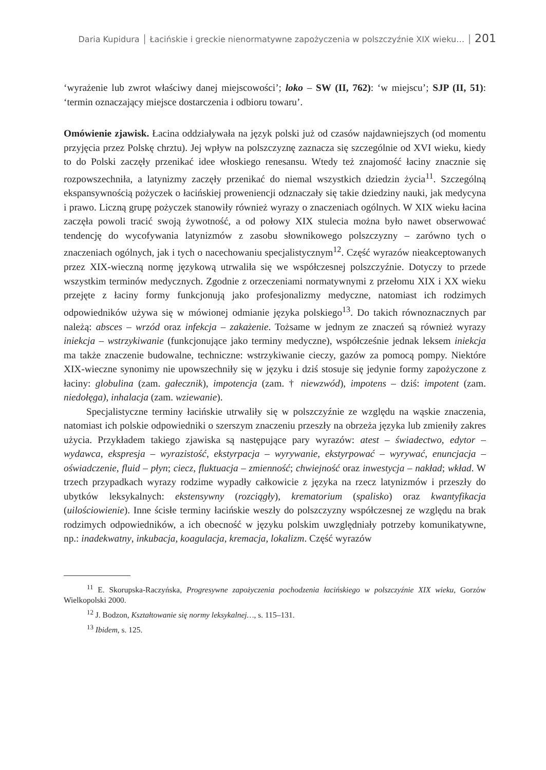Daria Kupidura │ Łacińskie i greckie nienormatywne zapożyczenia w polszczyźnie XIX wieku… │ 201
‘wyrażenie lub zwrot właściwy danej miejscowości’; loko – SW (II, 762): ‘w miejscu’; SJP (II, 51): ‘termin oznaczający miejsce dostarczenia i odbioru towaru’.
Omówienie zjawisk. Łacina oddziaływała na język polski już od czasów najdawniejszych (od momentu przyjęcia przez Polskę chrztu). Jej wpływ na polszczyznę zaznacza się szczególnie od XVI wieku, kiedy to do Polski zaczęły przenikać idee włoskiego renesansu. Wtedy też znajomość łaciny znacznie się rozpowszechniła, a latynizmy zaczęły przenikać do niemal wszystkich dziedzin życia<sup>11</sup>. Szczególną ekspansywnością pożyczek o łacińskiej proweniencji odznaczały się takie dziedziny nauki, jak medycyna i prawo. Liczną grupę pożyczek stanowiły również wyrazy o znaczeniach ogólnych. W XIX wieku łacina zaczęła powoli tracić swoją żywotność, a od połowy XIX stulecia można było nawet obserwować tendencję do wycofywania latynizmów z zasobu słownikowego polszczyzny – zarówno tych o znaczeniach ogólnych, jak i tych o nacechowaniu specjalistycznym<sup>12</sup>. Część wyrazów nieakceptowanych przez XIX-wieczną normę językową utrwaliła się we współczesnej polszczyźnie. Dotyczy to przede wszystkim terminów medycznych. Zgodnie z orzeczeniami normatywnymi z przełomu XIX i XX wieku przejęte z łaciny formy funkcjonują jako profesjonalizmy medyczne, natomiast ich rodzimych odpowiedników używa się w mówionej odmianie języka polskiego<sup>13</sup>. Do takich równoznacznych par należą: absces – wrzód oraz infekcja – zakażenie. Tożsame w jednym ze znaczeń są również wyrazy iniekcja – wstrzykiwanie (funkcjonujące jako terminy medyczne), współcześnie jednak leksem iniekcja ma także znaczenie budowalne, techniczne: wstrzykiwanie cieczy, gazów za pomocą pompy. Niektóre XIX-wieczne synonimy nie upowszechniły się w języku i dziś stosuje się jedynie formy zapożyczone z łaciny: globulina (zam. gałecznik), impotencja (zam. † niewzwód), impotens – dziś: impotent (zam. niedołęga), inhalacja (zam. wziewanie).
Specjalistyczne terminy łacińskie utrwaliły się w polszczyźnie ze względu na wąskie znaczenia, natomiast ich polskie odpowiedniki o szerszym znaczeniu przeszły na obrzeża języka lub zmieniły zakres użycia. Przykładem takiego zjawiska są następujące pary wyrazów: atest – świadectwo, edytor – wydawca, ekspresja – wyrazistość, ekstyrpacja – wyrywanie, ekstyrpować – wyrywać, enuncjacja – oświadczenie, fluid – płyn; ciecz, fluktuacja – zmienność; chwiejność oraz inwestycja – nakład; wkład. W trzech przypadkach wyrazy rodzime wypadły całkowicie z języka na rzecz latynizmów i przeszły do ubytków leksykalnych: ekstensywny (rozciągły), krematorium (spalisko) oraz kwantyfikacja (uilościowienie). Inne ścisłe terminy łacińskie weszły do polszczyzny współczesnej ze względu na brak rodzimych odpowiedników, a ich obecność w języku polskim uwzględniały potrzeby komunikatywne, np.: inadekwatny, inkubacja, koagulacja, kremacja, lokalizm. Część wyrazów
<sup>11</sup> E. Skorupska-Raczyńska, Progresywne zapożyczenia pochodzenia łacińskiego w polszczyźnie XIX wieku, Gorzów Wielkopolski 2000.
<sup>12</sup> J. Bodzon, Kształtowanie się normy leksykalnej…, s. 115–131.
<sup>13</sup> Ibidem, s. 125.